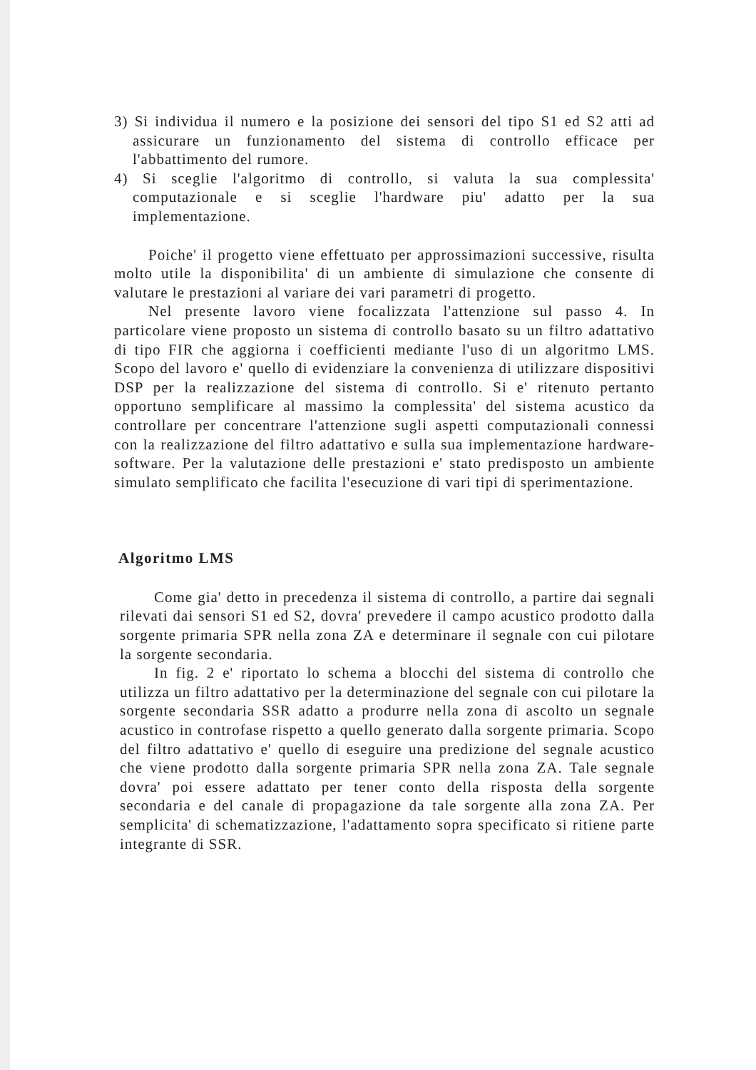3) Si individua il numero e la posizione dei sensori del tipo S1 ed S2 atti ad assicurare un funzionamento del sistema di controllo efficace per l'abbattimento del rumore.
4) Si sceglie l'algoritmo di controllo, si valuta la sua complessita' computazionale e si sceglie l'hardware piu' adatto per la sua implementazione.
Poiche' il progetto viene effettuato per approssimazioni successive, risulta molto utile la disponibilita' di un ambiente di simulazione che consente di valutare le prestazioni al variare dei vari parametri di progetto.
Nel presente lavoro viene focalizzata l'attenzione sul passo 4. In particolare viene proposto un sistema di controllo basato su un filtro adattativo di tipo FIR che aggiorna i coefficienti mediante l'uso di un algoritmo LMS. Scopo del lavoro e' quello di evidenziare la convenienza di utilizzare dispositivi DSP per la realizzazione del sistema di controllo. Si e' ritenuto pertanto opportuno semplificare al massimo la complessita' del sistema acustico da controllare per concentrare l'attenzione sugli aspetti computazionali connessi con la realizzazione del filtro adattativo e sulla sua implementazione hardware-software. Per la valutazione delle prestazioni e' stato predisposto un ambiente simulato semplificato che facilita l'esecuzione di vari tipi di sperimentazione.
Algoritmo LMS
Come gia' detto in precedenza il sistema di controllo, a partire dai segnali rilevati dai sensori S1 ed S2, dovra' prevedere il campo acustico prodotto dalla sorgente primaria SPR nella zona ZA e determinare il segnale con cui pilotare la sorgente secondaria.
In fig. 2 e' riportato lo schema a blocchi del sistema di controllo che utilizza un filtro adattativo per la determinazione del segnale con cui pilotare la sorgente secondaria SSR adatto a produrre nella zona di ascolto un segnale acustico in controfase rispetto a quello generato dalla sorgente primaria. Scopo del filtro adattativo e' quello di eseguire una predizione del segnale acustico che viene prodotto dalla sorgente primaria SPR nella zona ZA. Tale segnale dovra' poi essere adattato per tener conto della risposta della sorgente secondaria e del canale di propagazione da tale sorgente alla zona ZA. Per semplicita' di schematizzazione, l'adattamento sopra specificato si ritiene parte integrante di SSR.